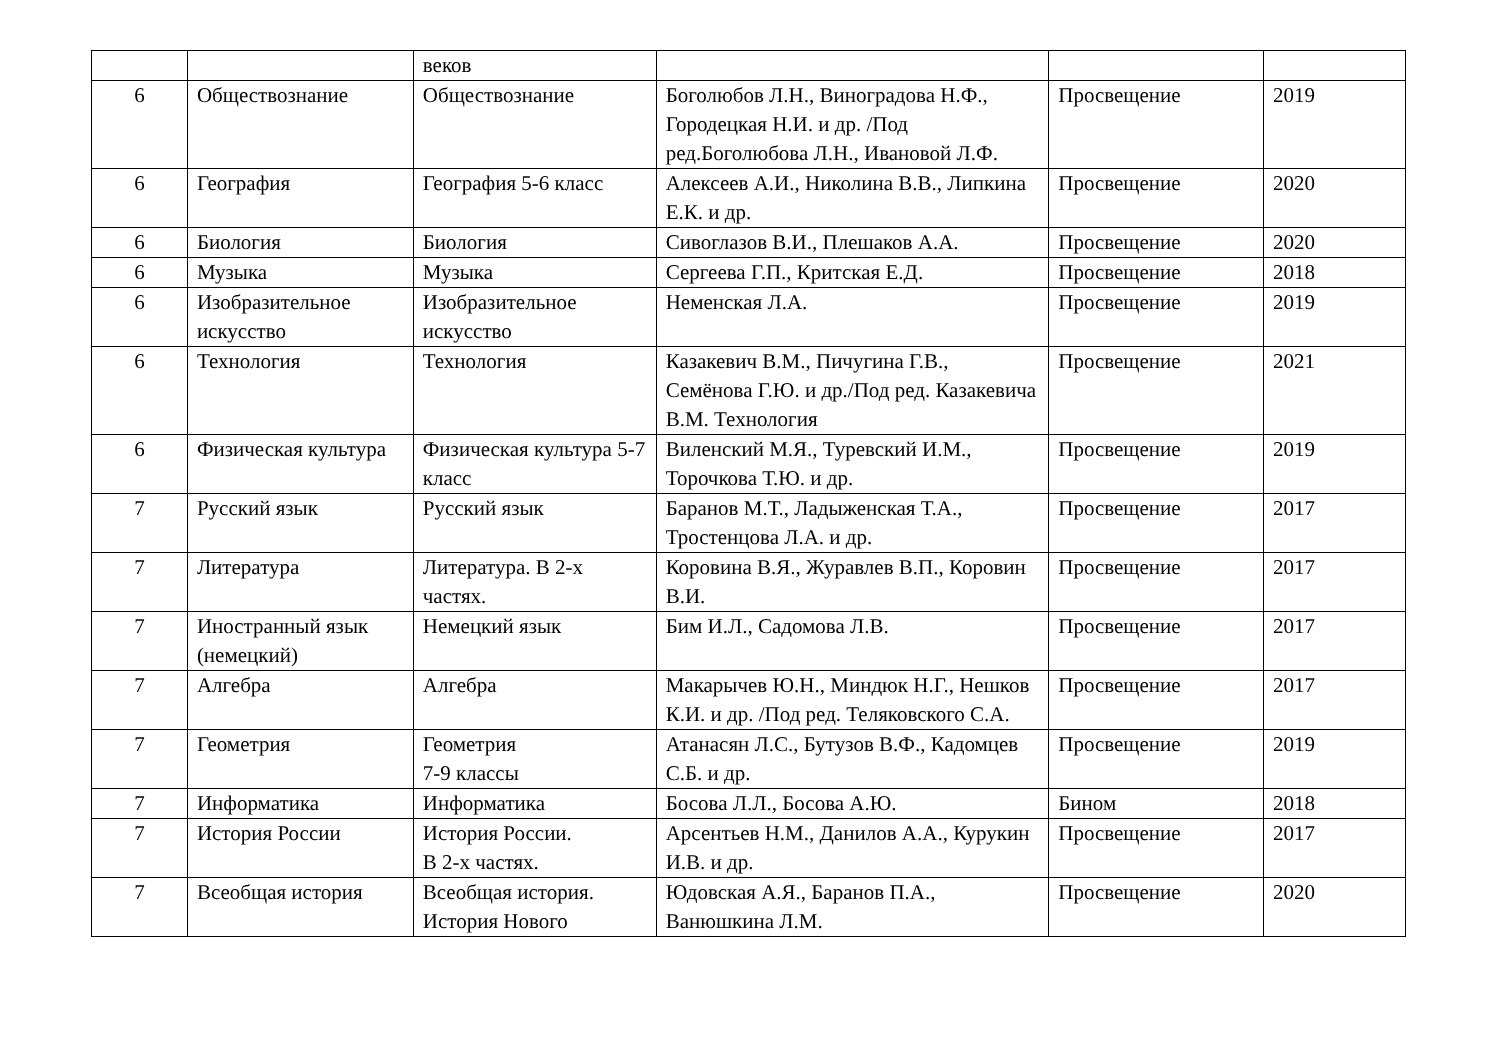| | | веков | | | |
| 6 | Обществознание | Обществознание | Боголюбов Л.Н., Виноградова Н.Ф., Городецкая Н.И. и др. /Под ред.Боголюбова Л.Н., Ивановой Л.Ф. | Просвещение | 2019 |
| 6 | География | География 5-6 класс | Алексеев А.И., Николина В.В., Липкина Е.К. и др. | Просвещение | 2020 |
| 6 | Биология | Биология | Сивоглазов В.И., Плешаков А.А. | Просвещение | 2020 |
| 6 | Музыка | Музыка | Сергеева Г.П., Критская Е.Д. | Просвещение | 2018 |
| 6 | Изобразительное искусство | Изобразительное искусство | Неменская Л.А. | Просвещение | 2019 |
| 6 | Технология | Технология | Казакевич В.М., Пичугина Г.В., Семёнова Г.Ю. и др./Под ред. Казакевича В.М. Технология | Просвещение | 2021 |
| 6 | Физическая культура | Физическая культура 5-7 класс | Виленский М.Я., Туревский И.М., Торочкова Т.Ю. и др. | Просвещение | 2019 |
| 7 | Русский язык | Русский язык | Баранов М.Т., Ладыженская Т.А., Тростенцова Л.А. и др. | Просвещение | 2017 |
| 7 | Литература | Литература. В 2-х частях. | Коровина В.Я., Журавлев В.П., Коровин В.И. | Просвещение | 2017 |
| 7 | Иностранный язык (немецкий) | Немецкий язык | Бим И.Л., Садомова Л.В. | Просвещение | 2017 |
| 7 | Алгебра | Алгебра | Макарычев Ю.Н., Миндюк Н.Г., Нешков К.И. и др. /Под ред. Теляковского С.А. | Просвещение | 2017 |
| 7 | Геометрия | Геометрия 7-9 классы | Атанасян Л.С., Бутузов В.Ф., Кадомцев С.Б. и др. | Просвещение | 2019 |
| 7 | Информатика | Информатика | Босова Л.Л., Босова А.Ю. | Бином | 2018 |
| 7 | История России | История России. В 2-х частях. | Арсентьев Н.М., Данилов А.А., Курукин И.В. и др. | Просвещение | 2017 |
| 7 | Всеобщая история | Всеобщая история. История Нового | Юдовская А.Я., Баранов П.А., Ванюшкина Л.М. | Просвещение | 2020 |